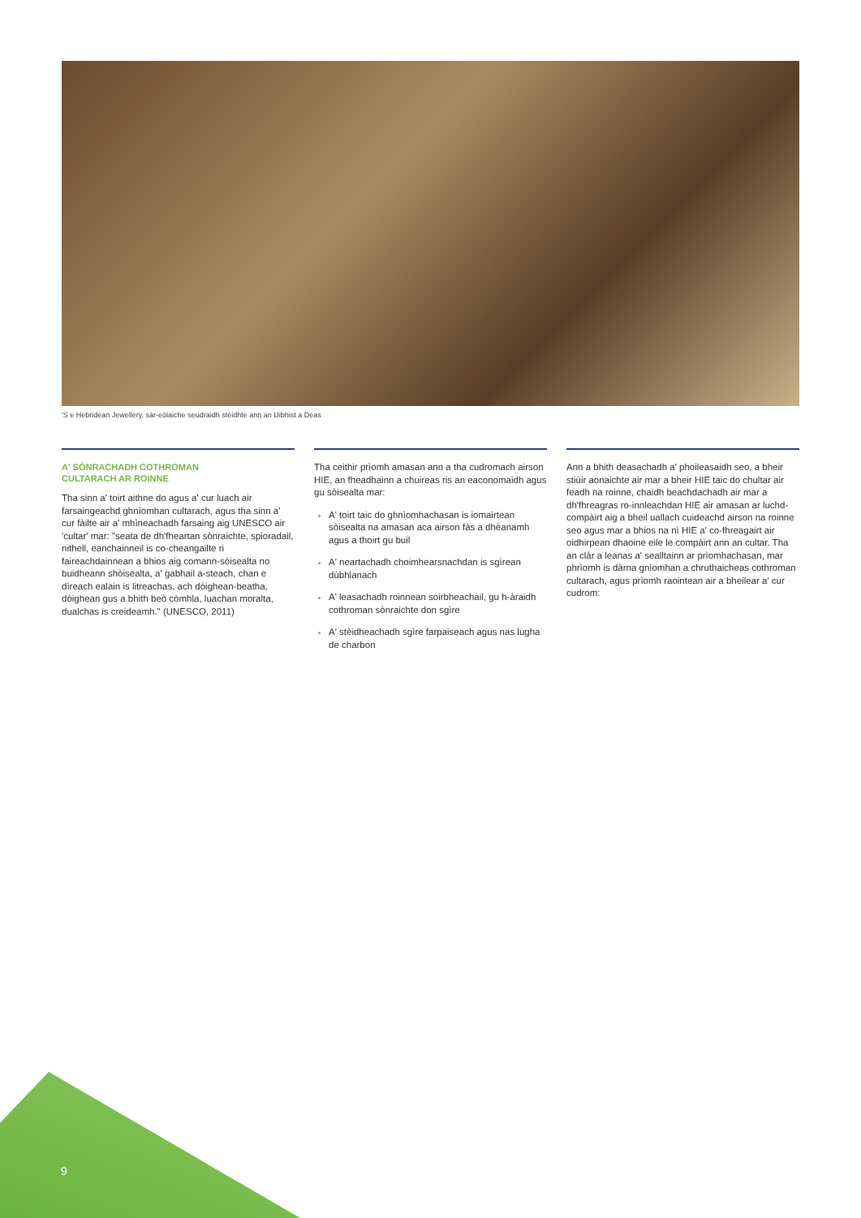'S e Hebridean Jewellery, sàr-eòlaiche seudraidh stèidhte ann an Uibhist a Deas
A' SÒNRACHADH COTHROMAN
CULTARACH AR ROINNE
Tha sinn a' toirt aithne do agus a' cur luach air farsaingeachd ghnìomhan cultarach, agus tha sinn a' cur fàilte air a' mhìneachadh farsaing aig UNESCO air 'cultar' mar: "seata de dh'fheartan sònraichte, spioradail, nithell, eanchainneil is co-cheangailte ri faireachdainnean a bhios aig comann-sòisealta no buidheann shòisealta, a' gabhail a-steach, chan e dìreach ealain is litreachas, ach dòighean-beatha, dòighean gus a bhith beò còmhla, luachan moralta, dualchas is creideamh." (UNESCO, 2011)
Tha ceithir prìomh amasan ann a tha cudromach airson HIE, an fheadhainn a chuireas ris an eaconomaidh agus gu sòisealta mar:
A' toirt taic do ghnìomhachasan is iomairtean sòisealta na amasan aca airson fàs a dhèanamh agus a thoirt gu buil
A' neartachadh choimhearsnachdan is sgìrean dùbhlanach
A' leasachadh roinnean soirbheachail, gu h-àraidh cothroman sònraichte don sgìre
A' stèidheachadh sgìre farpaiseach agus nas lugha de charbon
Ann a bhith deasachadh a' phoileasaidh seo, a bheir stiùir aonaichte air mar a bheir HIE taic do chultar air feadh na roinne, chaidh beachdachadh air mar a dh'fhreagras ro-innleachdan HIE air amasan ar luchd-compàirt aig a bheil uallach cuideachd airson na roinne seo agus mar a bhios na nì HIE a' co-fhreagairt air oidhirpean dhaoine eile le compàirt ann an cultar. Tha an clàr a leanas a' sealltainn ar prìomhachasan, mar phrìomh is dàrna gnìomhan a chruthaicheas cothroman cultarach, agus prìomh raointean air a bheilear a' cur cudrom:
9